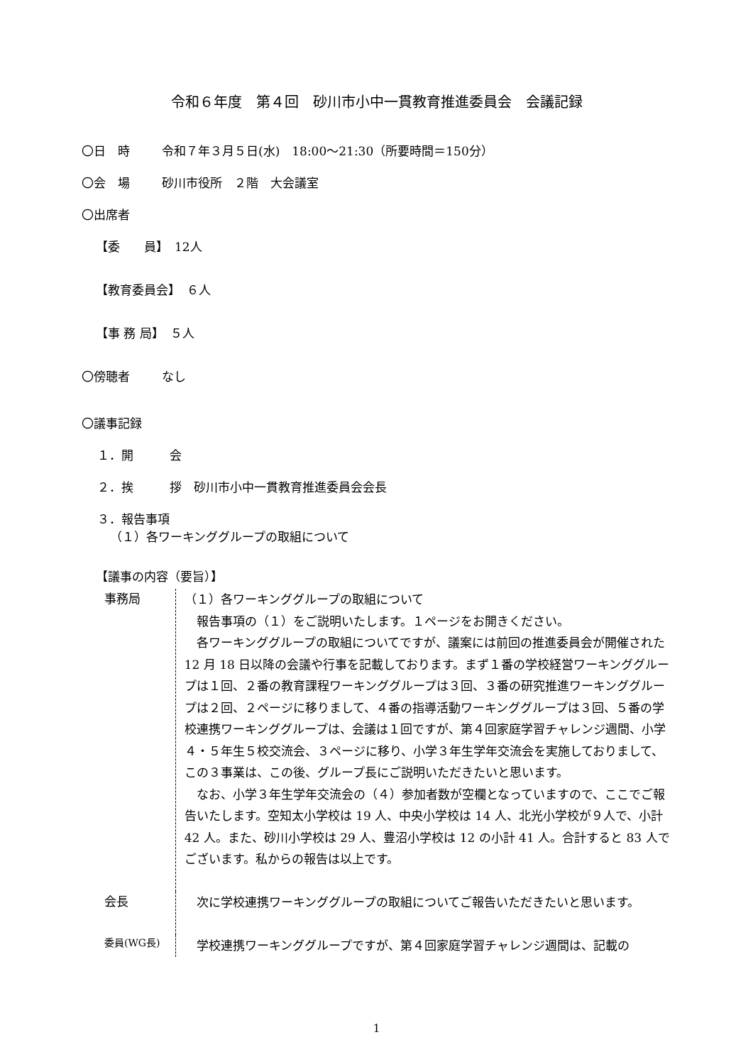令和６年度　第４回　砂川市小中一貫教育推進委員会　会議記録
〇日　時 令和７年３月５日(水)　18:00〜21:30（所要時間＝150分）
〇会　場 砂川市役所　２階　大会議室
〇出席者
【委　　員】　12人
【教育委員会】　６人
【事 務 局】　５人
〇傍聴者 なし
〇議事記録
１．開　　　会
２．挨　　　拶　砂川市小中一貫教育推進委員会会長
３．報告事項
（１）各ワーキンググループの取組について
【議事の内容（要旨）】
事務局
（１）各ワーキンググループの取組について
　報告事項の（１）をご説明いたします。１ページをお開きください。
　各ワーキンググループの取組についてですが、議案には前回の推進委員会が開催された 12 月 18 日以降の会議や行事を記載しております。まず１番の学校経営ワーキンググループは１回、２番の教育課程ワーキンググループは３回、３番の研究推進ワーキンググループは２回、２ページに移りまして、４番の指導活動ワーキンググループは３回、５番の学校連携ワーキンググループは、会議は１回ですが、第４回家庭学習チャレンジ週間、小学４・５年生５校交流会、３ページに移り、小学３年生学年交流会を実施しておりまして、この３事業は、この後、グループ長にご説明いただきたいと思います。
　なお、小学３年生学年交流会の（４）参加者数が空欄となっていますので、ここでご報告いたします。空知太小学校は 19 人、中央小学校は 14 人、北光小学校が９人で、小計 42 人。また、砂川小学校は 29 人、豊沼小学校は 12 の小計 41 人。合計すると 83 人でございます。私からの報告は以上です。
会長
　次に学校連携ワーキンググループの取組についてご報告いただきたいと思います。
委員(WG長)
　学校連携ワーキンググループですが、第４回家庭学習チャレンジ週間は、記載の
1